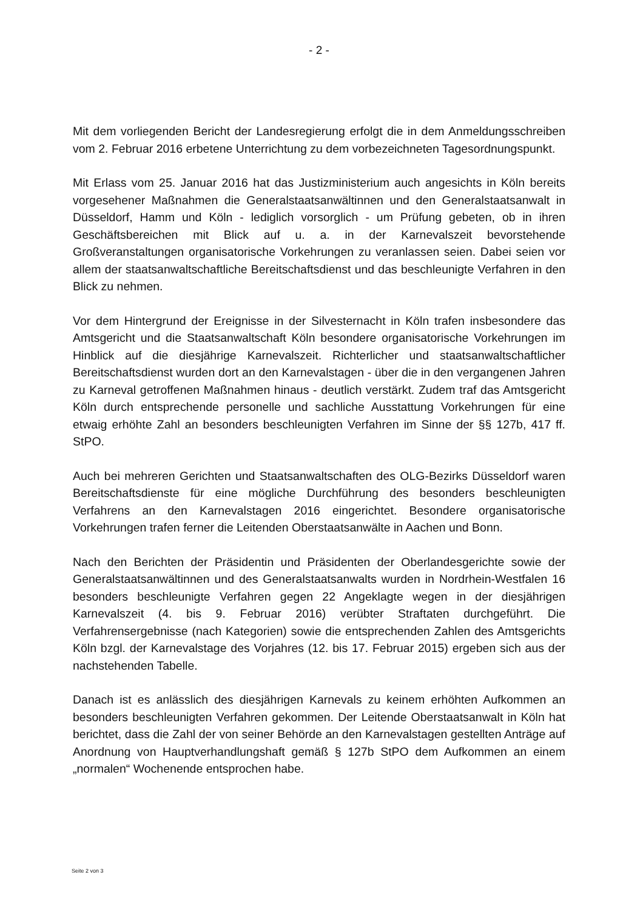- 2 -
Mit dem vorliegenden Bericht der Landesregierung erfolgt die in dem Anmeldungs­schreiben vom 2. Februar 2016 erbetene Unterrichtung zu dem vorbezeichneten Ta­gesordnungspunkt.
Mit Erlass vom 25. Januar 2016 hat das Justizministerium auch angesichts in Köln bereits vorgesehener Maßnahmen die Generalstaatsanwältinnen und den General­staatsanwalt in Düsseldorf, Hamm und Köln - lediglich vorsorglich - um Prüfung ge­beten, ob in ihren Geschäftsbereichen mit Blick auf u. a. in der Karnevalszeit bevor­stehende Großveranstaltungen organisatorische Vorkehrungen zu veranlassen sei­en. Dabei seien vor allem der staatsanwaltschaftliche Bereitschaftsdienst und das beschleunigte Verfahren in den Blick zu nehmen.
Vor dem Hintergrund der Ereignisse in der Silvesternacht in Köln trafen insbesondere das Amtsgericht und die Staatsanwaltschaft Köln besondere organisatorische Vor­kehrungen im Hinblick auf die diesjährige Karnevalszeit. Richterlicher und staatsan­waltschaftlicher Bereitschaftsdienst wurden dort an den Karnevalstagen - über die in den vergangenen Jahren zu Karneval getroffenen Maßnahmen hinaus - deutlich ver­stärkt. Zudem traf das Amtsgericht Köln durch entsprechende personelle und sachli­che Ausstattung Vorkehrungen für eine etwaig erhöhte Zahl an besonders beschleu­nigten Verfahren im Sinne der §§ 127b, 417 ff. StPO.
Auch bei mehreren Gerichten und Staatsanwaltschaften des OLG-Bezirks Düsseldorf waren Bereitschaftsdienste für eine mögliche Durchführung des besonders be­schleunigten Verfahrens an den Karnevalstagen 2016 eingerichtet. Besondere orga­nisatorische Vorkehrungen trafen ferner die Leitenden Oberstaatsanwälte in Aachen und Bonn.
Nach den Berichten der Präsidentin und Präsidenten der Oberlandesgerichte sowie der Generalstaatsanwältinnen und des Generalstaatsanwalts wurden in Nordrhein-Westfalen 16 besonders beschleunigte Verfahren gegen 22 Angeklagte wegen in der diesjährigen Karnevalszeit (4. bis 9. Februar 2016) verübter Straftaten durchgeführt. Die Verfahrensergebnisse (nach Kategorien) sowie die entsprechenden Zahlen des Amtsgerichts Köln bzgl. der Karnevalstage des Vorjahres (12. bis 17. Februar 2015) ergeben sich aus der nachstehenden Tabelle.
Danach ist es anlässlich des diesjährigen Karnevals zu keinem erhöhten Aufkommen an besonders beschleunigten Verfahren gekommen. Der Leitende Oberstaatsanwalt in Köln hat berichtet, dass die Zahl der von seiner Behörde an den Karnevalstagen gestellten Anträge auf Anordnung von Hauptverhandlungshaft gemäß § 127b StPO dem Aufkommen an einem „normalen“ Wochenende entsprochen habe.
Seite 2 von 3